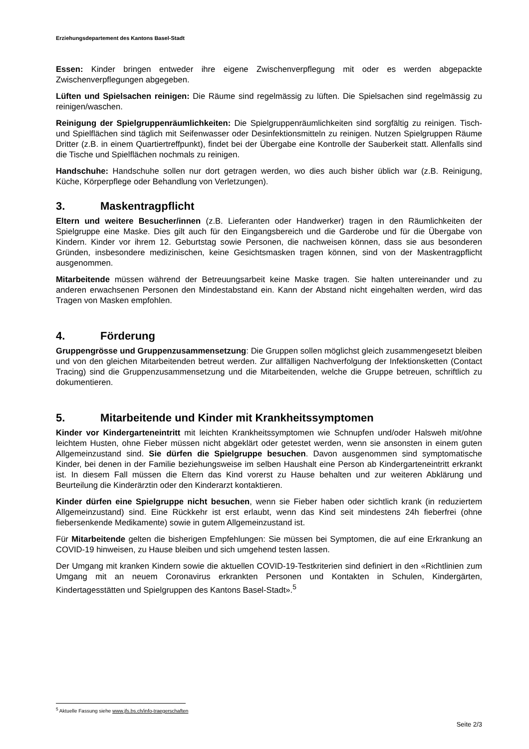Erziehungsdepartement des Kantons Basel-Stadt
Essen: Kinder bringen entweder ihre eigene Zwischenverpflegung mit oder es werden abgepackte Zwischenverpflegungen abgegeben.
Lüften und Spielsachen reinigen: Die Räume sind regelmässig zu lüften. Die Spielsachen sind regelmässig zu reinigen/waschen.
Reinigung der Spielgruppenräumlichkeiten: Die Spielgruppenräumlichkeiten sind sorgfältig zu reinigen. Tisch- und Spielflächen sind täglich mit Seifenwasser oder Desinfektionsmitteln zu reinigen. Nutzen Spielgruppen Räume Dritter (z.B. in einem Quartiertreffpunkt), findet bei der Übergabe eine Kontrolle der Sauberkeit statt. Allenfalls sind die Tische und Spielflächen nochmals zu reinigen.
Handschuhe: Handschuhe sollen nur dort getragen werden, wo dies auch bisher üblich war (z.B. Reinigung, Küche, Körperpflege oder Behandlung von Verletzungen).
3. Maskentragpflicht
Eltern und weitere Besucher/innen (z.B. Lieferanten oder Handwerker) tragen in den Räumlichkeiten der Spielgruppe eine Maske. Dies gilt auch für den Eingangsbereich und die Garderobe und für die Übergabe von Kindern. Kinder vor ihrem 12. Geburtstag sowie Personen, die nachweisen können, dass sie aus besonderen Gründen, insbesondere medizinischen, keine Gesichtsmasken tragen können, sind von der Maskentragpflicht ausgenommen.
Mitarbeitende müssen während der Betreuungsarbeit keine Maske tragen. Sie halten untereinander und zu anderen erwachsenen Personen den Mindestabstand ein. Kann der Abstand nicht eingehalten werden, wird das Tragen von Masken empfohlen.
4. Förderung
Gruppengrösse und Gruppenzusammensetzung: Die Gruppen sollen möglichst gleich zusammengesetzt bleiben und von den gleichen Mitarbeitenden betreut werden. Zur allfälligen Nachverfolgung der Infektionsketten (Contact Tracing) sind die Gruppenzusammensetzung und die Mitarbeitenden, welche die Gruppe betreuen, schriftlich zu dokumentieren.
5. Mitarbeitende und Kinder mit Krankheitssymptomen
Kinder vor Kindergarteneintritt mit leichten Krankheitssymptomen wie Schnupfen und/oder Halsweh mit/ohne leichtem Husten, ohne Fieber müssen nicht abgeklärt oder getestet werden, wenn sie ansonsten in einem guten Allgemeinzustand sind. Sie dürfen die Spielgruppe besuchen. Davon ausgenommen sind symptomatische Kinder, bei denen in der Familie beziehungsweise im selben Haushalt eine Person ab Kindergarteneintritt erkrankt ist. In diesem Fall müssen die Eltern das Kind vorerst zu Hause behalten und zur weiteren Abklärung und Beurteilung die Kinderärztin oder den Kinderarzt kontaktieren.
Kinder dürfen eine Spielgruppe nicht besuchen, wenn sie Fieber haben oder sichtlich krank (in reduziertem Allgemeinzustand) sind. Eine Rückkehr ist erst erlaubt, wenn das Kind seit mindestens 24h fieberfrei (ohne fiebersenkende Medikamente) sowie in gutem Allgemeinzustand ist.
Für Mitarbeitende gelten die bisherigen Empfehlungen: Sie müssen bei Symptomen, die auf eine Erkrankung an COVID-19 hinweisen, zu Hause bleiben und sich umgehend testen lassen.
Der Umgang mit kranken Kindern sowie die aktuellen COVID-19-Testkriterien sind definiert in den «Richtlinien zum Umgang mit an neuem Coronavirus erkrankten Personen und Kontakten in Schulen, Kindergärten, Kindertagesstätten und Spielgruppen des Kantons Basel-Stadt».<sup>5</sup>
<sup>5</sup> Aktuelle Fassung siehe www.jfs.bs.ch/info-traegerschaften
Seite 2/3